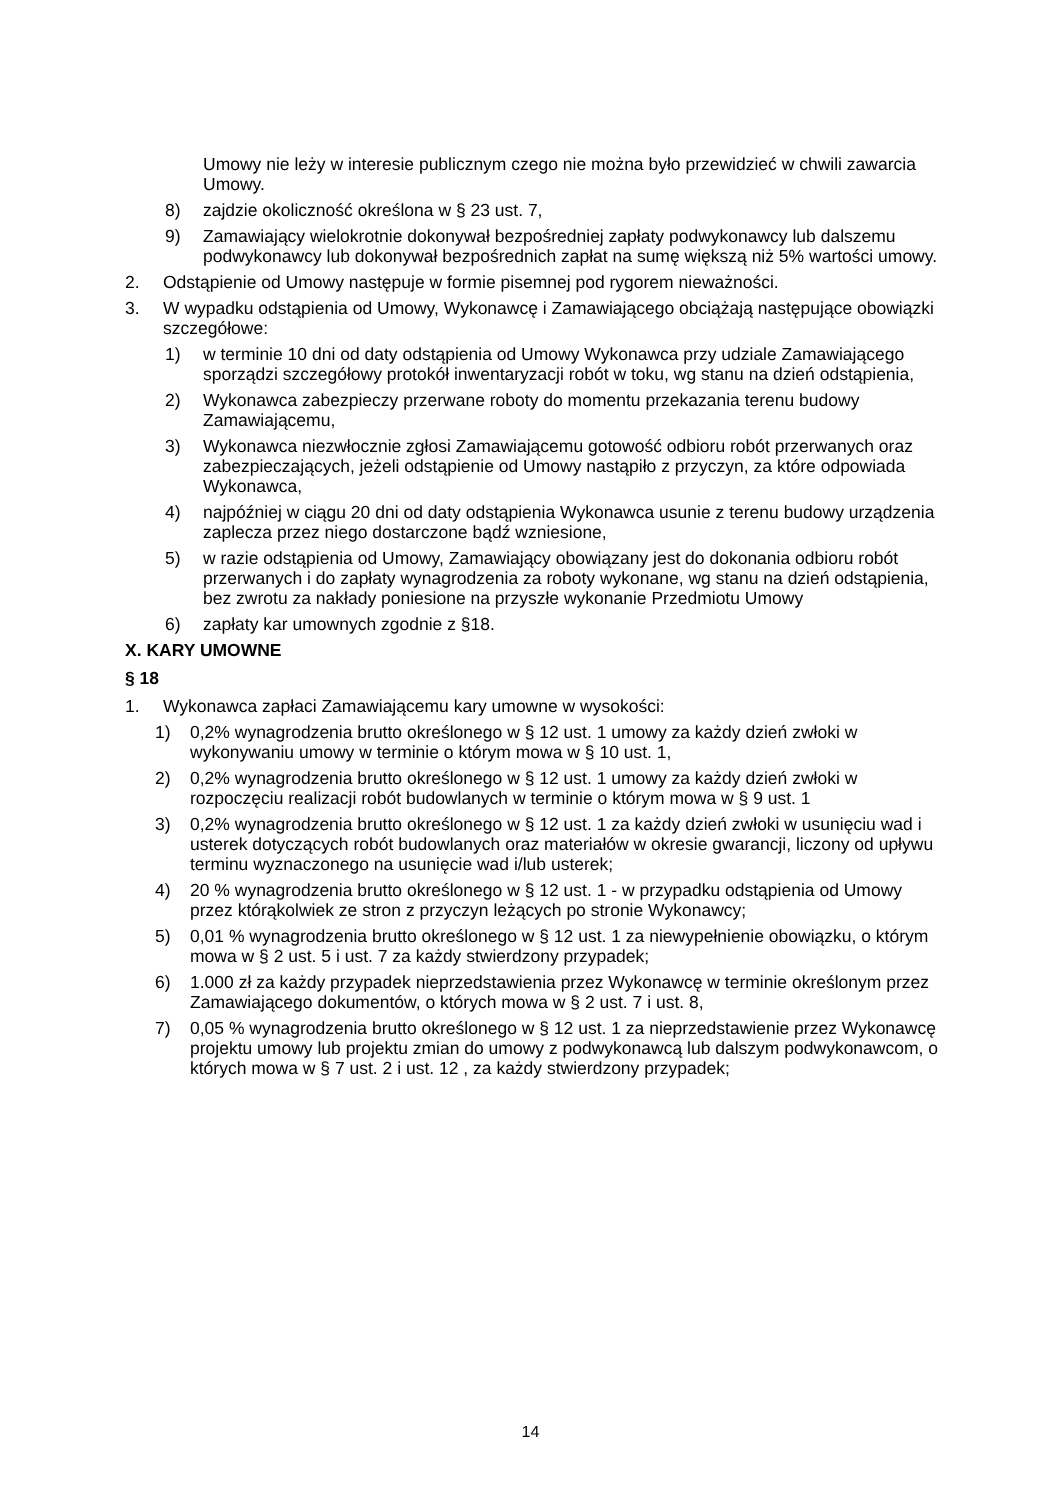Umowy nie leży w interesie publicznym czego nie można było przewidzieć w chwili zawarcia Umowy.
8) zajdzie okoliczność określona w § 23 ust. 7,
9) Zamawiający wielokrotnie dokonywał bezpośredniej zapłaty podwykonawcy lub dalszemu podwykonawcy lub dokonywał bezpośrednich zapłat na sumę większą niż 5% wartości umowy.
2. Odstąpienie od Umowy następuje w formie pisemnej pod rygorem nieważności.
3. W wypadku odstąpienia od Umowy, Wykonawcę i Zamawiającego obciążają następujące obowiązki szczegółowe:
1) w terminie 10 dni od daty odstąpienia od Umowy Wykonawca przy udziale Zamawiającego sporządzi szczegółowy protokół inwentaryzacji robót w toku, wg stanu na dzień odstąpienia,
2) Wykonawca zabezpieczy przerwane roboty do momentu przekazania terenu budowy Zamawiającemu,
3) Wykonawca niezwłocznie zgłosi Zamawiającemu gotowość odbioru robót przerwanych oraz zabezpieczających, jeżeli odstąpienie od Umowy nastąpiło z przyczyn, za które odpowiada Wykonawca,
4) najpóźniej w ciągu 20 dni od daty odstąpienia Wykonawca usunie z terenu budowy urządzenia zaplecza przez niego dostarczone bądź wzniesione,
5) w razie odstąpienia od Umowy, Zamawiający obowiązany jest do dokonania odbioru robót przerwanych i do zapłaty wynagrodzenia za roboty wykonane, wg stanu na dzień odstąpienia, bez zwrotu za nakłady poniesione na przyszłe wykonanie Przedmiotu Umowy
6) zapłaty kar umownych zgodnie z §18.
X. KARY UMOWNE
§ 18
1. Wykonawca zapłaci Zamawiającemu kary umowne w wysokości:
1) 0,2% wynagrodzenia brutto określonego w § 12 ust. 1 umowy za każdy dzień zwłoki w wykonywaniu umowy w terminie o którym mowa w § 10 ust. 1,
2) 0,2% wynagrodzenia brutto określonego w § 12 ust. 1 umowy za każdy dzień zwłoki w rozpoczęciu realizacji robót budowlanych w terminie o którym mowa w § 9 ust. 1
3) 0,2% wynagrodzenia brutto określonego w § 12 ust. 1 za każdy dzień zwłoki w usunięciu wad i usterek dotyczących robót budowlanych oraz materiałów w okresie gwarancji, liczony od upływu terminu wyznaczonego na usunięcie wad i/lub usterek;
4) 20 % wynagrodzenia brutto określonego w § 12 ust. 1 - w przypadku odstąpienia od Umowy przez którąkolwiek ze stron z przyczyn leżących po stronie Wykonawcy;
5) 0,01 % wynagrodzenia brutto określonego w § 12 ust. 1 za niewypełnienie obowiązku, o którym mowa w § 2 ust. 5 i ust. 7 za każdy stwierdzony przypadek;
6) 1.000 zł za każdy przypadek nieprzedstawienia przez Wykonawcę w terminie określonym przez Zamawiającego dokumentów, o których mowa w § 2 ust. 7 i ust. 8,
7) 0,05 % wynagrodzenia brutto określonego w § 12 ust. 1 za nieprzedstawienie przez Wykonawcę projektu umowy lub projektu zmian do umowy z podwykonawcą lub dalszym podwykonawcom, o których mowa w § 7 ust. 2 i ust. 12 , za każdy stwierdzony przypadek;
14